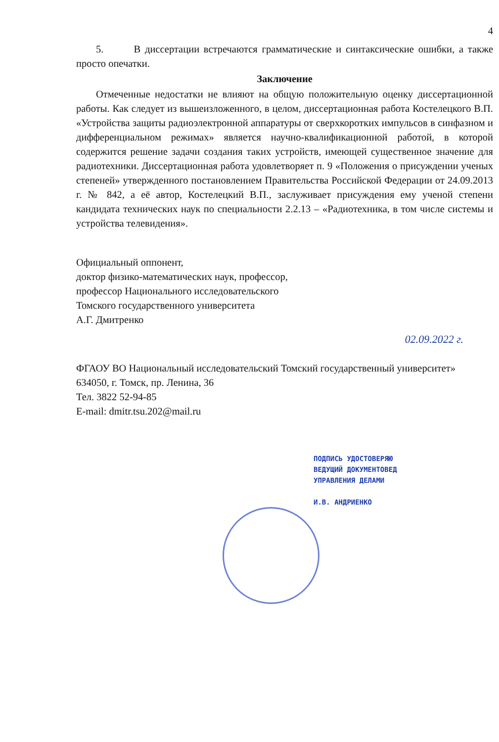4
5. В диссертации встречаются грамматические и синтаксические ошибки, а также просто опечатки.
Заключение
Отмеченные недостатки не влияют на общую положительную оценку диссертационной работы. Как следует из вышеизложенного, в целом, диссертационная работа Костелецкого В.П. «Устройства защиты радиоэлектронной аппаратуры от сверхкоротких импульсов в синфазном и дифференциальном режимах» является научно-квалификационной работой, в которой содержится решение задачи создания таких устройств, имеющей существенное значение для радиотехники. Диссертационная работа удовлетворяет п. 9 «Положения о присуждении ученых степеней» утвержденного постановлением Правительства Российской Федерации от 24.09.2013 г. № 842, а её автор, Костелецкий В.П., заслуживает присуждения ему ученой степени кандидата технических наук по специальности 2.2.13 – «Радиотехника, в том числе системы и устройства телевидения».
Официальный оппонент,
доктор физико-математических наук, профессор,
профессор Национального исследовательского
Томского государственного университета
А.Г. Дмитренко
02.09.2022 г.
ФГАОУ ВО Национальный исследовательский Томский государственный университет»
634050, г. Томск, пр. Ленина, 36
Тел. 3822 52-94-85
E-mail: dmitr.tsu.202@mail.ru
ПОДПИСЬ УДОСТОВЕРЯЮ
ВЕДУЩИЙ ДОКУМЕНТОВЕД
УПРАВЛЕНИЯ ДЕЛАМИ
И.В. АНДРИЕНКО